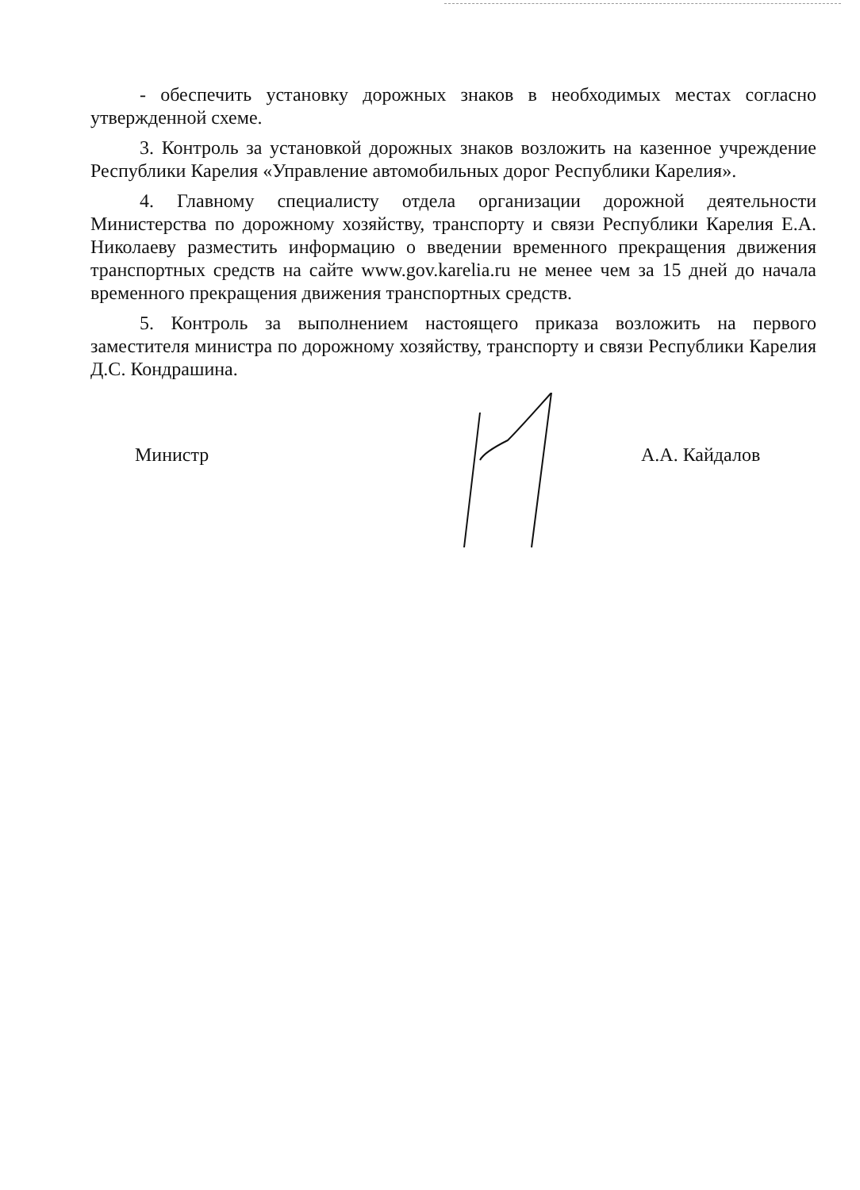- обеспечить установку дорожных знаков в необходимых местах согласно утвержденной схеме.
3. Контроль за установкой дорожных знаков возложить на казенное учреждение Республики Карелия «Управление автомобильных дорог Республики Карелия».
4. Главному специалисту отдела организации дорожной деятельности Министерства по дорожному хозяйству, транспорту и связи Республики Карелия Е.А. Николаеву разместить информацию о введении временного прекращения движения транспортных средств на сайте www.gov.karelia.ru не менее чем за 15 дней до начала временного прекращения движения транспортных средств.
5. Контроль за выполнением настоящего приказа возложить на первого заместителя министра по дорожному хозяйству, транспорту и связи Республики Карелия Д.С. Кондрашина.
Министр А.А. Кайдалов